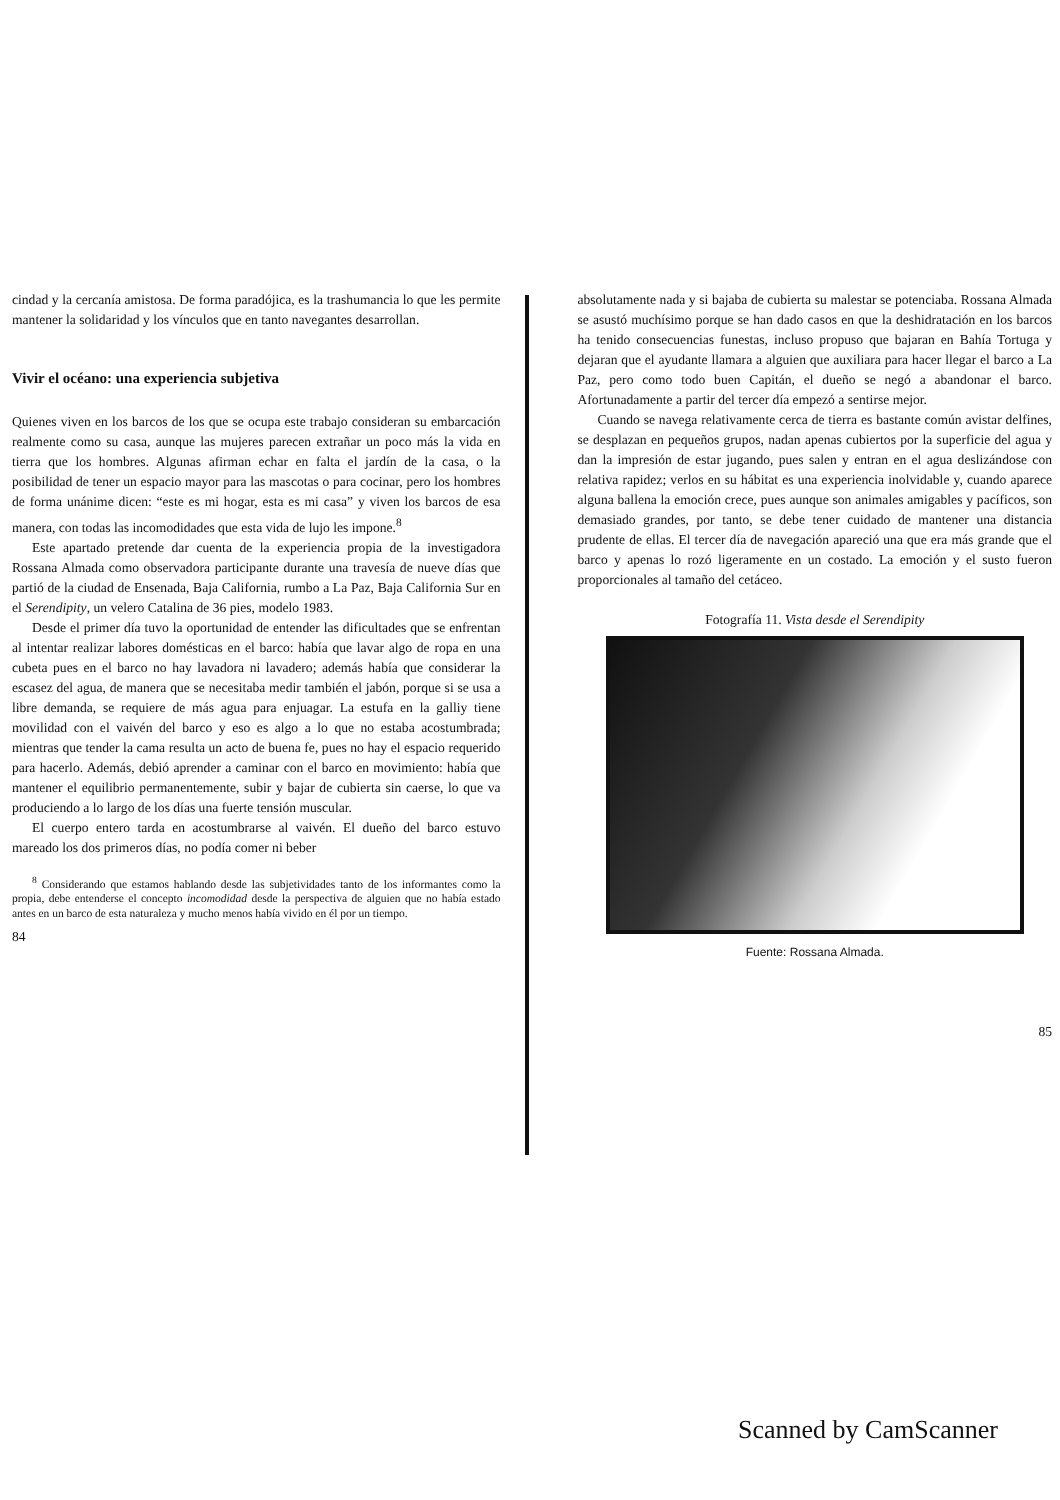cindad y la cercanía amistosa. De forma paradójica, es la trashumancia lo que les permite mantener la solidaridad y los vínculos que en tanto navegantes desarrollan.
Vivir el océano: una experiencia subjetiva
Quienes viven en los barcos de los que se ocupa este trabajo consideran su embarcación realmente como su casa, aunque las mujeres parecen extrañar un poco más la vida en tierra que los hombres. Algunas afirman echar en falta el jardín de la casa, o la posibilidad de tener un espacio mayor para las mascotas o para cocinar, pero los hombres de forma unánime dicen: “este es mi hogar, esta es mi casa” y viven los barcos de esa manera, con todas las incomodidades que esta vida de lujo les impone.<sup>8</sup>
Este apartado pretende dar cuenta de la experiencia propia de la investigadora Rossana Almada como observadora participante durante una travesía de nueve días que partió de la ciudad de Ensenada, Baja California, rumbo a La Paz, Baja California Sur en el Serendipity, un velero Catalina de 36 pies, modelo 1983.
Desde el primer día tuvo la oportunidad de entender las dificultades que se enfrentan al intentar realizar labores domésticas en el barco: había que lavar algo de ropa en una cubeta pues en el barco no hay lavadora ni lavadero; además había que considerar la escasez del agua, de manera que se necesitaba medir también el jabón, porque si se usa a libre demanda, se requiere de más agua para enjuagar. La estufa en la galliy tiene movilidad con el vaivén del barco y eso es algo a lo que no estaba acostumbrada; mientras que tender la cama resulta un acto de buena fe, pues no hay el espacio requerido para hacerlo. Además, debió aprender a caminar con el barco en movimiento: había que mantener el equilibrio permanentemente, subir y bajar de cubierta sin caerse, lo que va produciendo a lo largo de los días una fuerte tensión muscular.
El cuerpo entero tarda en acostumbrarse al vaivén. El dueño del barco estuvo mareado los dos primeros días, no podía comer ni beber
<sup>8</sup> Considerando que estamos hablando desde las subjetividades tanto de los informantes como la propia, debe entenderse el concepto incomodidad desde la perspectiva de alguien que no había estado antes en un barco de esta naturaleza y mucho menos había vivido en él por un tiempo.
84
absolutamente nada y si bajaba de cubierta su malestar se potenciaba. Rossana Almada se asustó muchísimo porque se han dado casos en que la deshidratación en los barcos ha tenido consecuencias funestas, incluso propuso que bajaran en Bahía Tortuga y dejaran que el ayudante llamara a alguien que auxiliara para hacer llegar el barco a La Paz, pero como todo buen Capitán, el dueño se negó a abandonar el barco. Afortunadamente a partir del tercer día empezó a sentirse mejor.
Cuando se navega relativamente cerca de tierra es bastante común avistar delfines, se desplazan en pequeños grupos, nadan apenas cubiertos por la superficie del agua y dan la impresión de estar jugando, pues salen y entran en el agua deslizándose con relativa rapidez; verlos en su hábitat es una experiencia inolvidable y, cuando aparece alguna ballena la emoción crece, pues aunque son animales amigables y pacíficos, son demasiado grandes, por tanto, se debe tener cuidado de mantener una distancia prudente de ellas. El tercer día de navegación apareció una que era más grande que el barco y apenas lo rozó ligeramente en un costado. La emoción y el susto fueron proporcionales al tamaño del cetáceo.
Fotografía 11. Vista desde el Serendipity
Fuente: Rossana Almada.
85
Scanned by CamScanner